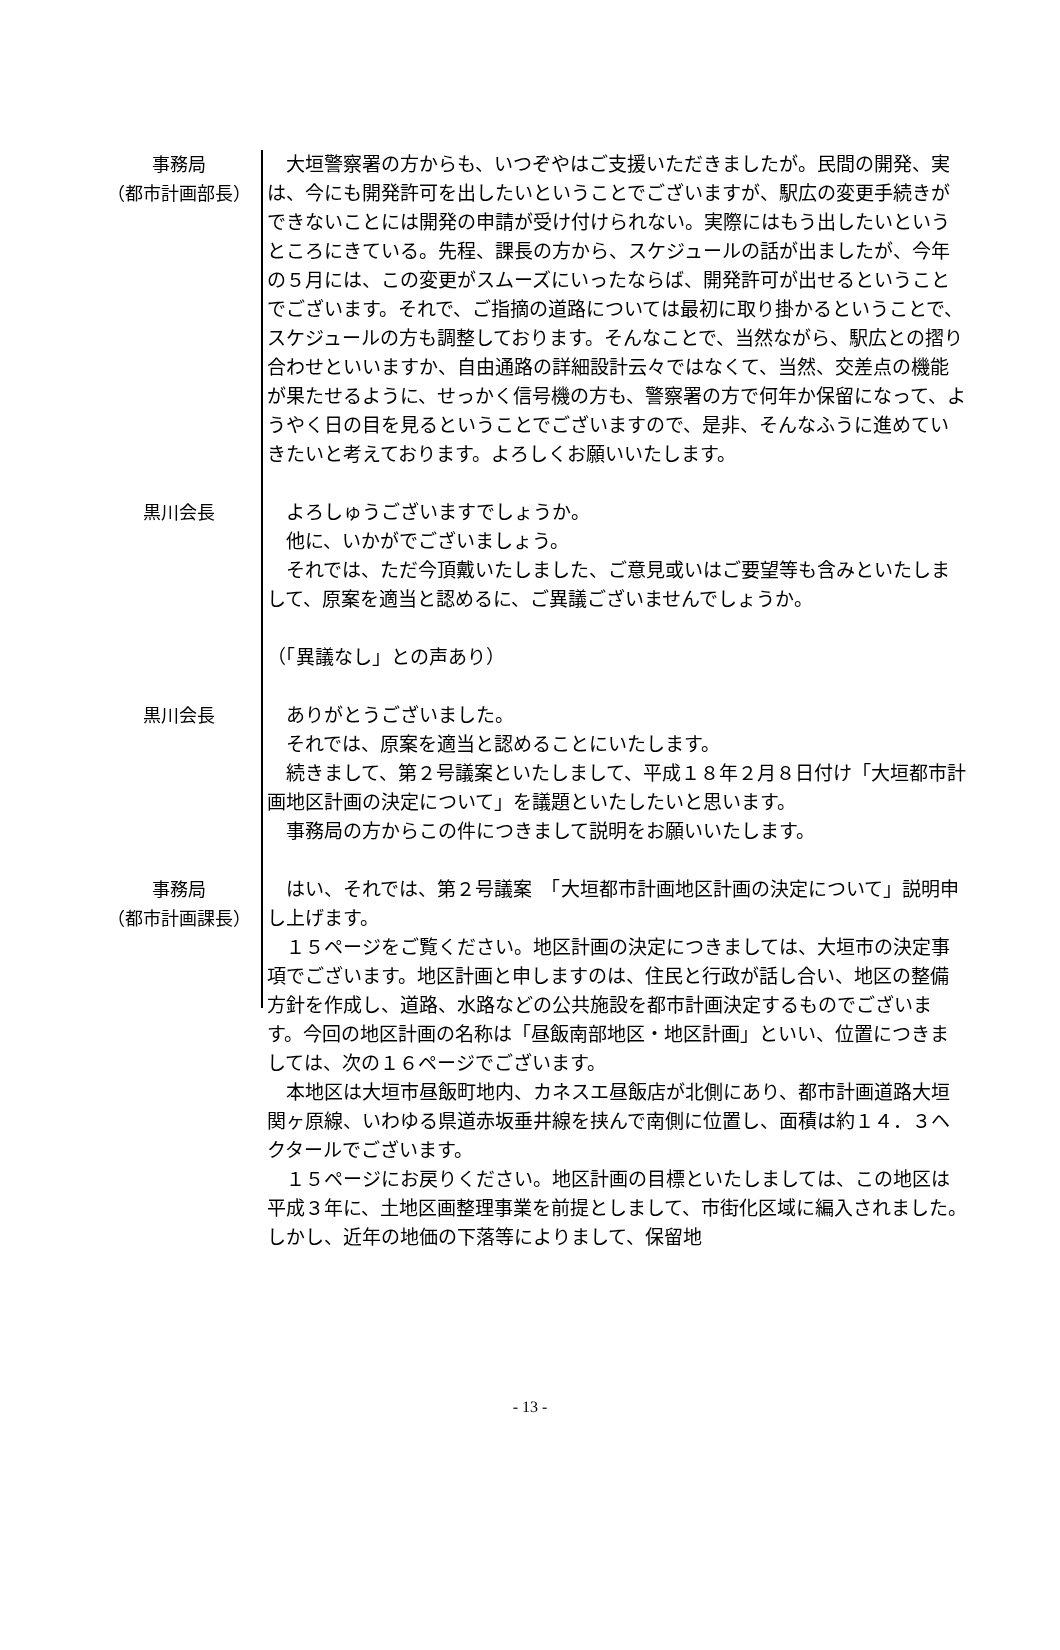事務局
（都市計画部長）
　大垣警察署の方からも、いつぞやはご支援いただきましたが。民間の開発、実は、今にも開発許可を出したいということでございますが、駅広の変更手続きができないことには開発の申請が受け付けられない。実際にはもう出したいというところにきている。先程、課長の方から、スケジュールの話が出ましたが、今年の５月には、この変更がスムーズにいったならば、開発許可が出せるということでございます。それで、ご指摘の道路については最初に取り掛かるということで、スケジュールの方も調整しております。そんなことで、当然ながら、駅広との摺り合わせといいますか、自由通路の詳細設計云々ではなくて、当然、交差点の機能が果たせるように、せっかく信号機の方も、警察署の方で何年か保留になって、ようやく日の目を見るということでございますので、是非、そんなふうに進めていきたいと考えております。よろしくお願いいたします。
黒川会長 　よろしゅうございますでしょうか。
　他に、いかがでございましょう。
　それでは、ただ今頂戴いたしました、ご意見或いはご要望等も含みといたしまして、原案を適当と認めるに、ご異議ございませんでしょうか。
（「異議なし」との声あり）
黒川会長 　ありがとうございました。
　それでは、原案を適当と認めることにいたします。
　続きまして、第２号議案といたしまして、平成１８年２月８日付け「大垣都市計画地区計画の決定について」を議題といたしたいと思います。
　事務局の方からこの件につきまして説明をお願いいたします。
事務局
（都市計画課長）
　はい、それでは、第２号議案　「大垣都市計画地区計画の決定について」説明申し上げます。
　１５ページをご覧ください。地区計画の決定につきましては、大垣市の決定事項でございます。地区計画と申しますのは、住民と行政が話し合い、地区の整備方針を作成し、道路、水路などの公共施設を都市計画決定するものでございます。今回の地区計画の名称は「昼飯南部地区・地区計画」といい、位置につきましては、次の１６ページでございます。
　本地区は大垣市昼飯町地内、カネスエ昼飯店が北側にあり、都市計画道路大垣関ヶ原線、いわゆる県道赤坂垂井線を挟んで南側に位置し、面積は約１４．３ヘクタールでございます。
　１５ページにお戻りください。地区計画の目標といたしましては、この地区は平成３年に、土地区画整理事業を前提としまして、市街化区域に編入されました。しかし、近年の地価の下落等によりまして、保留地
- 13 -